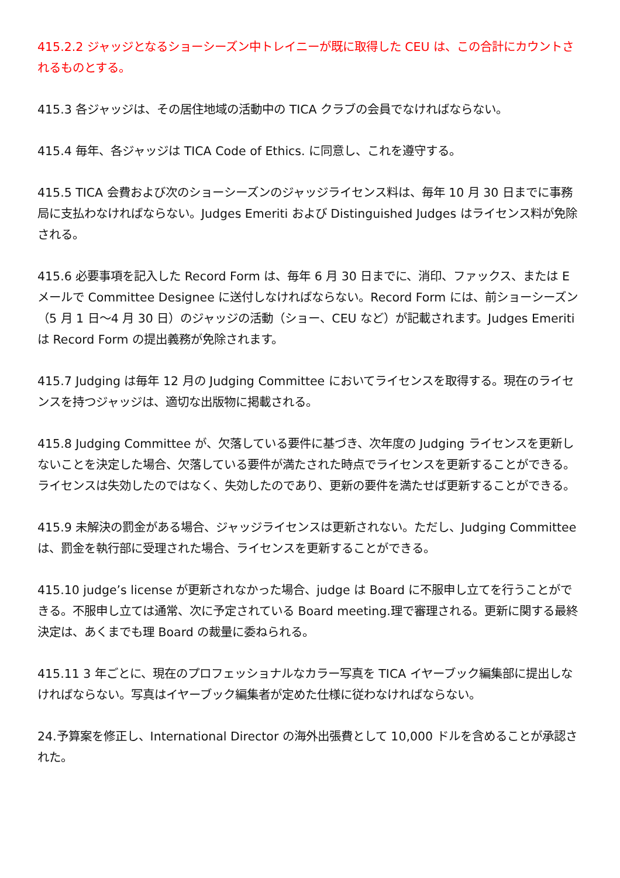415.2.2 ジャッジとなるショーシーズン中トレイニーが既に取得した CEU は、この合計にカウントされるものとする。
415.3 各ジャッジは、その居住地域の活動中の TICA クラブの会員でなければならない。
415.4 毎年、各ジャッジは TICA Code of Ethics. に同意し、これを遵守する。
415.5 TICA 会費および次のショーシーズンのジャッジライセンス料は、毎年 10 月 30 日までに事務局に支払わなければならない。Judges Emeriti および Distinguished Judges はライセンス料が免除される。
415.6 必要事項を記入した Record Form は、毎年 6 月 30 日までに、消印、ファックス、または E メールで Committee Designee に送付しなければならない。Record Form には、前ショーシーズン（5 月 1 日〜4 月 30 日）のジャッジの活動（ショー、CEU など）が記載されます。Judges Emeriti は Record Form の提出義務が免除されます。
415.7 Judging は毎年 12 月の Judging Committee においてライセンスを取得する。現在のライセンスを持つジャッジは、適切な出版物に掲載される。
415.8 Judging Committee が、欠落している要件に基づき、次年度の Judging ライセンスを更新しないことを決定した場合、欠落している要件が満たされた時点でライセンスを更新することができる。ライセンスは失効したのではなく、失効したのであり、更新の要件を満たせば更新することができる。
415.9 未解決の罰金がある場合、ジャッジライセンスは更新されない。ただし、Judging Committee は、罰金を執行部に受理された場合、ライセンスを更新することができる。
415.10 judge’s license が更新されなかった場合、judge は Board に不服申し立てを行うことができる。不服申し立ては通常、次に予定されている Board meeting.理で審理される。更新に関する最終決定は、あくまでも理 Board の裁量に委ねられる。
415.11 3 年ごとに、現在のプロフェッショナルなカラー写真を TICA イヤーブック編集部に提出しなければならない。写真はイヤーブック編集者が定めた仕様に従わなければならない。
24.予算案を修正し、International Director の海外出張費として 10,000 ドルを含めることが承認された。